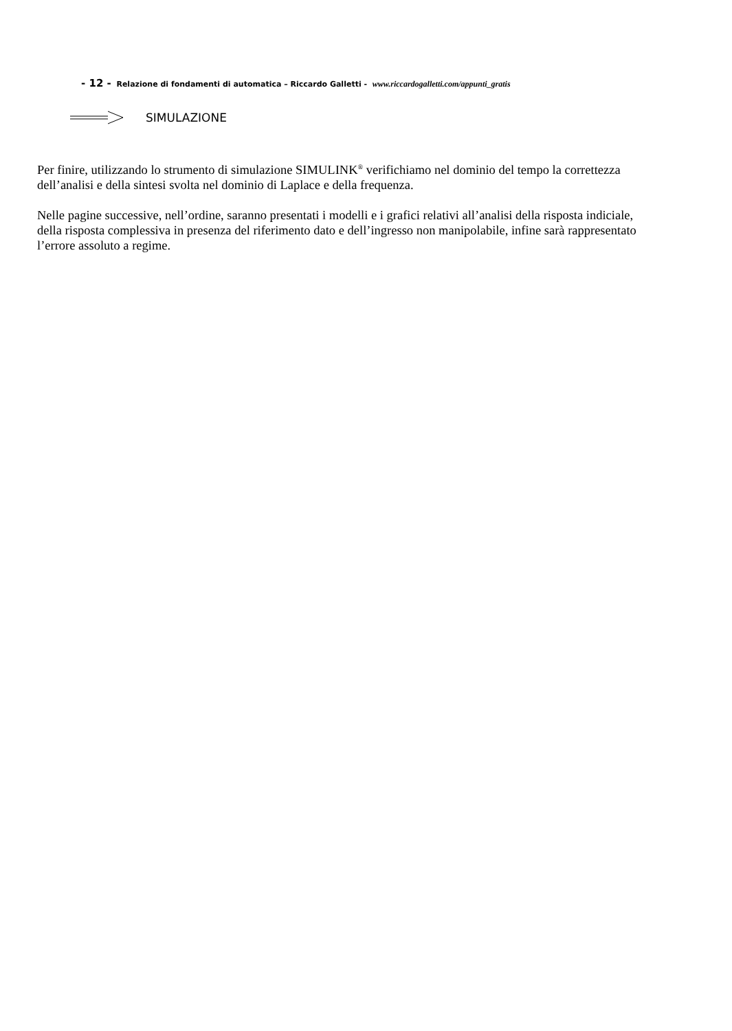- 12 - Relazione di fondamenti di automatica – Riccardo Galletti - www.riccardogalletti.com/appunti_gratis
SIMULAZIONE
Per finire, utilizzando lo strumento di simulazione SIMULINK<sup>®</sup> verifichiamo nel dominio del tempo la correttezza dell’analisi e della sintesi svolta nel dominio di Laplace e della frequenza.
Nelle pagine successive, nell’ordine, saranno presentati i modelli e i grafici relativi all’analisi della risposta indiciale, della risposta complessiva in presenza del riferimento dato e dell’ingresso non manipolabile, infine sarà rappresentato l’errore assoluto a regime.